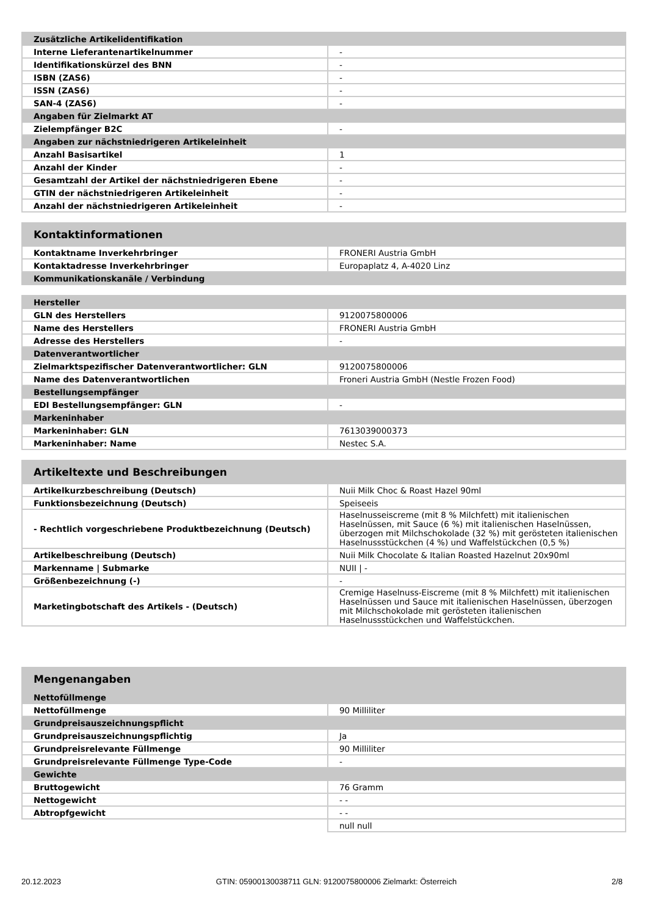| Zusätzliche Artikelidentifikation | |
| --- | --- |
| Interne Lieferantenartikelnummer | - |
| Identifikationskürzel des BNN | - |
| ISBN (ZAS6) | - |
| ISSN (ZAS6) | - |
| SAN-4 (ZAS6) | - |
| Angaben für Zielmarkt AT | |
| Zielempfänger B2C | - |
| Angaben zur nächstniedrigeren Artikeleinheit | |
| Anzahl Basisartikel | 1 |
| Anzahl der Kinder | - |
| Gesamtzahl der Artikel der nächstniedrigeren Ebene | - |
| GTIN der nächstniedrigeren Artikeleinheit | - |
| Anzahl der nächstniedrigeren Artikeleinheit | - |
| Kontaktinformationen | |
| --- | --- |
| Kontaktname Inverkehrbringer | FRONERI Austria GmbH |
| Kontaktadresse Inverkehrbringer | Europaplatz 4, A-4020 Linz |
| Kommunikationskanäle / Verbindung | |
| Hersteller | |
| --- | --- |
| GLN des Herstellers | 9120075800006 |
| Name des Herstellers | FRONERI Austria GmbH |
| Adresse des Herstellers | - |
| Datenverantwortlicher | |
| Zielmarktspezifischer Datenverantwortlicher: GLN | 9120075800006 |
| Name des Datenverantwortlichen | Froneri Austria GmbH (Nestle Frozen Food) |
| Bestellungsempfänger | |
| EDI Bestellungsempfänger: GLN | - |
| Markeninhaber | |
| Markeninhaber: GLN | 7613039000373 |
| Markeninhaber: Name | Nestec S.A. |
| Artikeltexte und Beschreibungen | |
| --- | --- |
| Artikelkurzbeschreibung (Deutsch) | Nuii Milk Choc & Roast Hazel 90ml |
| Funktionsbezeichnung (Deutsch) | Speiseeis |
| - Rechtlich vorgeschriebene Produktbezeichnung (Deutsch) | Haselnusseiscreme (mit 8 % Milchfett) mit italienischen Haselnüssen, mit Sauce (6 %) mit italienischen Haselnüssen, überzogen mit Milchschokolade (32 %) mit gerösteten italienischen Haselnussstückchen (4 %) und Waffelstückchen (0,5 %) |
| Artikelbeschreibung (Deutsch) | Nuii Milk Chocolate & Italian Roasted Hazelnut 20x90ml |
| Markenname / Submarke | NUII / - |
| Größenbezeichnung (-) | - |
| Marketingbotschaft des Artikels - (Deutsch) | Cremige Haselnuss-Eiscreme (mit 8 % Milchfett) mit italienischen Haselnüssen und Sauce mit italienischen Haselnüssen, überzogen mit Milchschokolade mit gerösteten italienischen Haselnussstückchen und Waffelstückchen. |
| Mengenangaben | |
| --- | --- |
| Nettofüllmenge | |
| Nettofüllmenge | 90 Milliliter |
| Grundpreisauszeichnungspflicht | |
| Grundpreisauszeichnungspflichtig | Ja |
| Grundpreisrelevante Füllmenge | 90 Milliliter |
| Grundpreisrelevante Füllmenge Type-Code | - |
| Gewichte | |
| Bruttogewicht | 76 Gramm |
| Nettogewicht | - - |
| Abtropfgewicht | - - |
| | null null |
20.12.2023 GTIN: 05900130038711 GLN: 9120075800006 Zielmarkt: Österreich 2/8